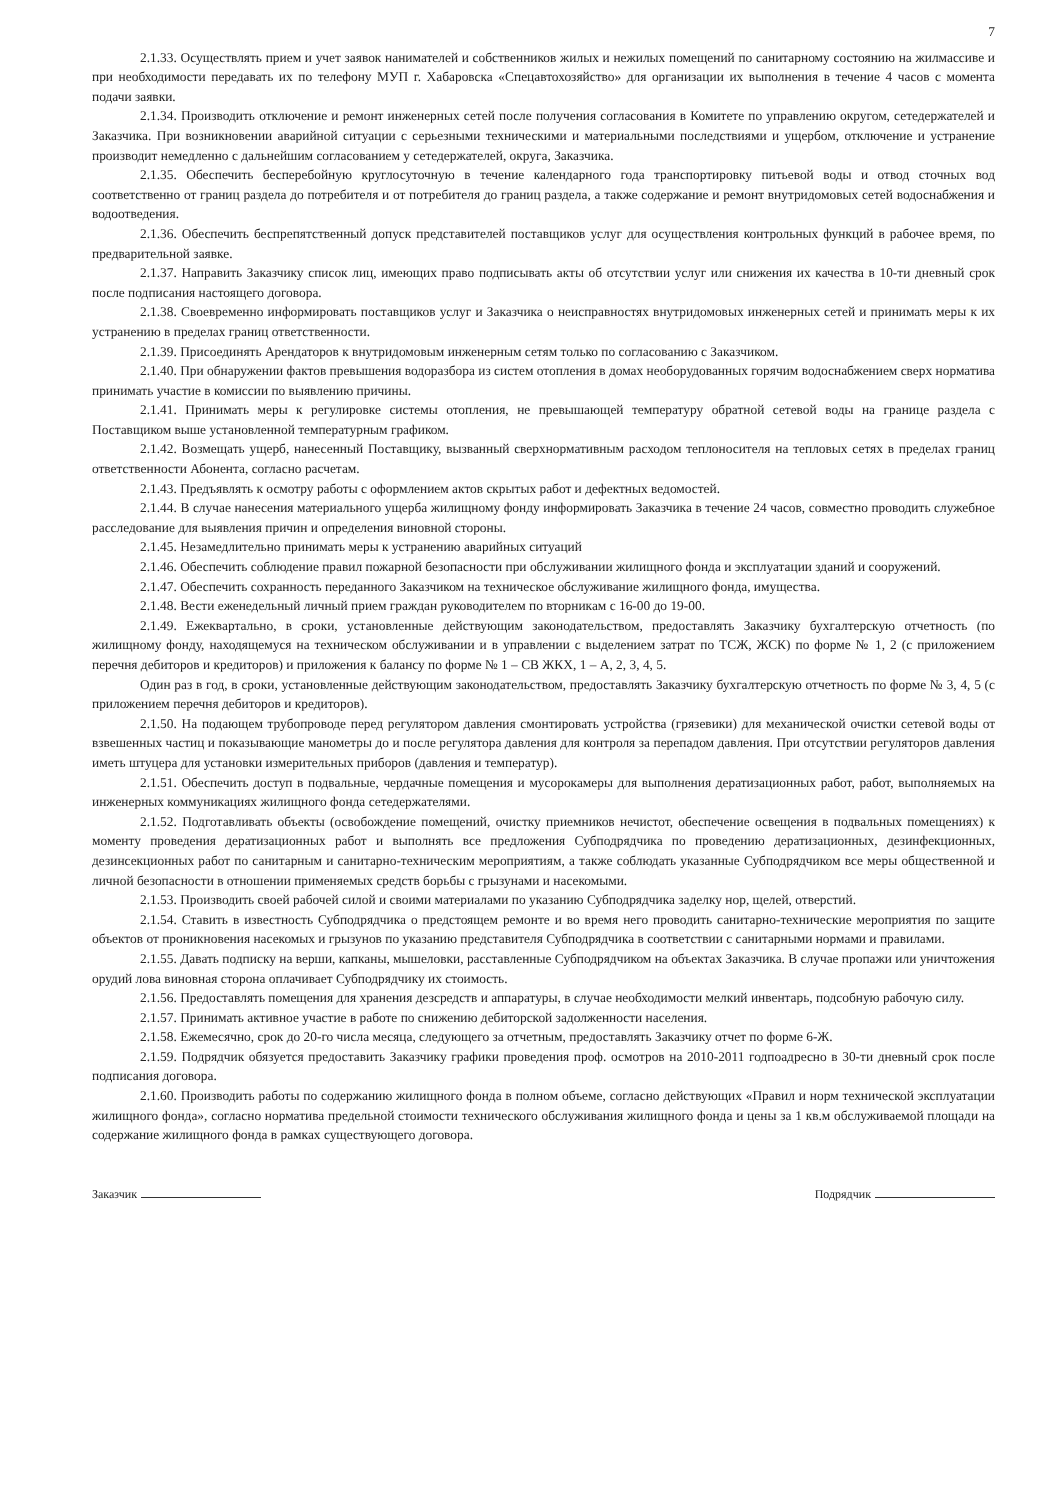7
2.1.33. Осуществлять прием и учет заявок нанимателей и собственников жилых и нежилых помещений по санитарному состоянию на жилмассиве и при необходимости передавать их по телефону МУП г. Хабаровска «Спецавтохозяйство» для организации их выполнения в течение 4 часов с момента подачи заявки.
2.1.34. Производить отключение и ремонт инженерных сетей после получения согласования в Комитете по управлению округом, сетедержателей и Заказчика. При возникновении аварийной ситуации с серьезными техническими и материальными последствиями и ущербом, отключение и устранение производит немедленно с дальнейшим согласованием у сетедержателей, округа, Заказчика.
2.1.35. Обеспечить бесперебойную круглосуточную в течение календарного года транспортировку питьевой воды и отвод сточных вод соответственно от границ раздела до потребителя и от потребителя до границ раздела, а также содержание и ремонт внутридомовых сетей водоснабжения и водоотведения.
2.1.36. Обеспечить беспрепятственный допуск представителей поставщиков услуг для осуществления контрольных функций в рабочее время, по предварительной заявке.
2.1.37. Направить Заказчику список лиц, имеющих право подписывать акты об отсутствии услуг или снижения их качества в 10-ти дневный срок после подписания настоящего договора.
2.1.38. Своевременно информировать поставщиков услуг и Заказчика о неисправностях внутридомовых инженерных сетей и принимать меры к их устранению в пределах границ ответственности.
2.1.39. Присоединять Арендаторов к внутридомовым инженерным сетям только по согласованию с Заказчиком.
2.1.40. При обнаружении фактов превышения водоразбора из систем отопления в домах необорудованных горячим водоснабжением сверх норматива принимать участие в комиссии по выявлению причины.
2.1.41. Принимать меры к регулировке системы отопления, не превышающей температуру обратной сетевой воды на границе раздела с Поставщиком выше установленной температурным графиком.
2.1.42. Возмещать ущерб, нанесенный Поставщику, вызванный сверхнормативным расходом теплоносителя на тепловых сетях в пределах границ ответственности Абонента, согласно расчетам.
2.1.43. Предъявлять к осмотру работы с оформлением актов скрытых работ и дефектных ведомостей.
2.1.44. В случае нанесения материального ущерба жилищному фонду информировать Заказчика в течение 24 часов, совместно проводить служебное расследование для выявления причин и определения виновной стороны.
2.1.45. Незамедлительно принимать меры к устранению аварийных ситуаций
2.1.46. Обеспечить соблюдение правил пожарной безопасности при обслуживании жилищного фонда и эксплуатации зданий и сооружений.
2.1.47. Обеспечить сохранность переданного Заказчиком на техническое обслуживание жилищного фонда, имущества.
2.1.48. Вести еженедельный личный прием граждан руководителем по вторникам с 16-00 до 19-00.
2.1.49. Ежеквартально, в сроки, установленные действующим законодательством, предоставлять Заказчику бухгалтерскую отчетность (по жилищному фонду, находящемуся на техническом обслуживании и в управлении с выделением затрат по ТСЖ, ЖСК) по форме № 1, 2 (с приложением перечня дебиторов и кредиторов) и приложения к балансу по форме № 1 – СВ ЖКХ, 1 – А, 2, 3, 4, 5.
Один раз в год, в сроки, установленные действующим законодательством, предоставлять Заказчику бухгалтерскую отчетность по форме № 3, 4, 5 (с приложением перечня дебиторов и кредиторов).
2.1.50. На подающем трубопроводе перед регулятором давления смонтировать устройства (грязевики) для механической очистки сетевой воды от взвешенных частиц и показывающие манометры до и после регулятора давления для контроля за перепадом давления. При отсутствии регуляторов давления иметь штуцера для установки измерительных приборов (давления и температур).
2.1.51. Обеспечить доступ в подвальные, чердачные помещения и мусорокамеры для выполнения дератизационных работ, работ, выполняемых на инженерных коммуникациях жилищного фонда сетедержателями.
2.1.52. Подготавливать объекты (освобождение помещений, очистку приемников нечистот, обеспечение освещения в подвальных помещениях) к моменту проведения дератизационных работ и выполнять все предложения Субподрядчика по проведению дератизационных, дезинфекционных, дезинсекционных работ по санитарным и санитарно-техническим мероприятиям, а также соблюдать указанные Субподрядчиком все меры общественной и личной безопасности в отношении применяемых средств борьбы с грызунами и насекомыми.
2.1.53. Производить своей рабочей силой и своими материалами по указанию Субподрядчика заделку нор, щелей, отверстий.
2.1.54. Ставить в известность Субподрядчика о предстоящем ремонте и во время него проводить санитарно-технические мероприятия по защите объектов от проникновения насекомых и грызунов по указанию представителя Субподрядчика в соответствии с санитарными нормами и правилами.
2.1.55. Давать подписку на верши, капканы, мышеловки, расставленные Субподрядчиком на объектах Заказчика. В случае пропажи или уничтожения орудий лова виновная сторона оплачивает Субподрядчику их стоимость.
2.1.56. Предоставлять помещения для хранения дезсредств и аппаратуры, в случае необходимости мелкий инвентарь, подсобную рабочую силу.
2.1.57. Принимать активное участие в работе по снижению дебиторской задолженности населения.
2.1.58. Ежемесячно, срок до 20-го числа месяца, следующего за отчетным, предоставлять Заказчику отчет по форме 6-Ж.
2.1.59. Подрядчик обязуется предоставить Заказчику графики проведения проф. осмотров на 2010-2011 годпоадресно в 30-ти дневный срок после подписания договора.
2.1.60. Производить работы по содержанию жилищного фонда в полном объеме, согласно действующих «Правил и норм технической эксплуатации жилищного фонда», согласно норматива предельной стоимости технического обслуживания жилищного фонда и цены за 1 кв.м обслуживаемой площади на содержание жилищного фонда в рамках существующего договора.
Заказчик Подрядчик